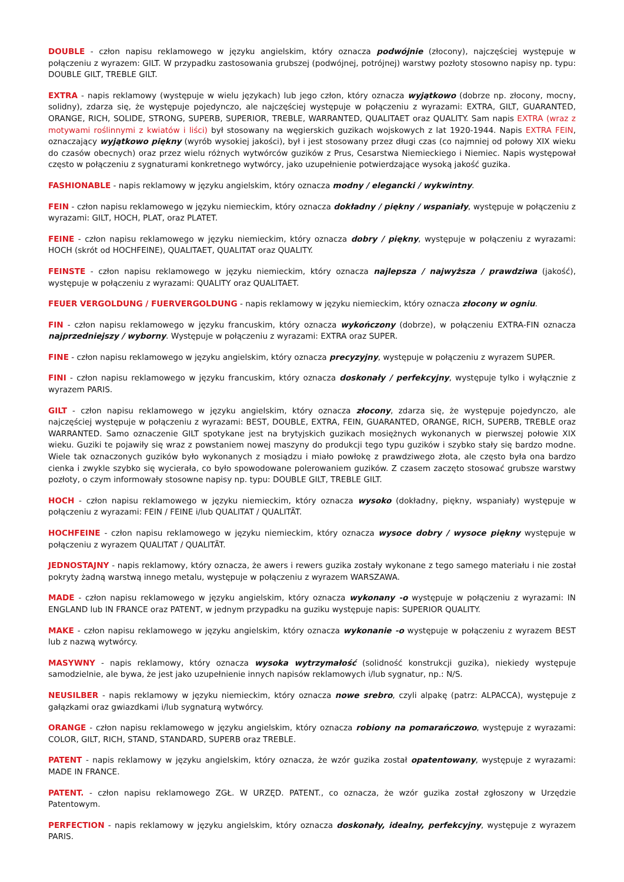DOUBLE - człon napisu reklamowego w języku angielskim, który oznacza podwójnie (złocony), najczęściej występuje w połączeniu z wyrazem: GILT. W przypadku zastosowania grubszej (podwójnej, potrójnej) warstwy pozłoty stosowno napisy np. typu: DOUBLE GILT, TREBLE GILT.
EXTRA - napis reklamowy (występuje w wielu językach) lub jego człon, który oznacza wyjątkowo (dobrze np. złocony, mocny, solidny), zdarza się, że występuje pojedynczo, ale najczęściej występuje w połączeniu z wyrazami: EXTRA, GILT, GUARANTED, ORANGE, RICH, SOLIDE, STRONG, SUPERB, SUPERIOR, TREBLE, WARRANTED, QUALITAET oraz QUALITY. Sam napis EXTRA (wraz z motywami roślinnymi z kwiatów i liści) był stosowany na węgierskich guzikach wojskowych z lat 1920-1944. Napis EXTRA FEIN, oznaczający wyjątkowo piękny (wyrób wysokiej jakości), był i jest stosowany przez długi czas (co najmniej od połowy XIX wieku do czasów obecnych) oraz przez wielu różnych wytwórców guzików z Prus, Cesarstwa Niemieckiego i Niemiec. Napis występował często w połączeniu z sygnaturami konkretnego wytwórcy, jako uzupełnienie potwierdzające wysoką jakość guzika.
FASHIONABLE - napis reklamowy w języku angielskim, który oznacza modny / elegancki / wykwintny.
FEIN - człon napisu reklamowego w języku niemieckim, który oznacza dokładny / piękny / wspaniały, występuje w połączeniu z wyrazami: GILT, HOCH, PLAT, oraz PLATET.
FEINE - człon napisu reklamowego w języku niemieckim, który oznacza dobry / piękny, występuje w połączeniu z wyrazami: HOCH (skrót od HOCHFEINE), QUALITAET, QUALITAT oraz QUALITY.
FEINSTE - człon napisu reklamowego w języku niemieckim, który oznacza najlepsza / najwyższa / prawdziwa (jakość), występuje w połączeniu z wyrazami: QUALITY oraz QUALITAET.
FEUER VERGOLDUNG / FUERVERGOLDUNG - napis reklamowy w języku niemieckim, który oznacza złocony w ogniu.
FIN - człon napisu reklamowego w języku francuskim, który oznacza wykończony (dobrze), w połączeniu EXTRA-FIN oznacza najprzedniejszy / wyborny. Występuje w połączeniu z wyrazami: EXTRA oraz SUPER.
FINE - człon napisu reklamowego w języku angielskim, który oznacza precyzyjny, występuje w połączeniu z wyrazem SUPER.
FINI - człon napisu reklamowego w języku francuskim, który oznacza doskonały / perfekcyjny, występuje tylko i wyłącznie z wyrazem PARIS.
GILT - człon napisu reklamowego w języku angielskim, który oznacza złocony, zdarza się, że występuje pojedynczo, ale najczęściej występuje w połączeniu z wyrazami: BEST, DOUBLE, EXTRA, FEIN, GUARANTED, ORANGE, RICH, SUPERB, TREBLE oraz WARRANTED. Samo oznaczenie GILT spotykane jest na brytyjskich guzikach mosiężnych wykonanych w pierwszej połowie XIX wieku. Guziki te pojawiły się wraz z powstaniem nowej maszyny do produkcji tego typu guzików i szybko stały się bardzo modne. Wiele tak oznaczonych guzików było wykonanych z mosiądzu i miało powłokę z prawdziwego złota, ale często była ona bardzo cienka i zwykle szybko się wycierała, co było spowodowane polerowaniem guzików. Z czasem zaczęto stosować grubsze warstwy pozłoty, o czym informowały stosowne napisy np. typu: DOUBLE GILT, TREBLE GILT.
HOCH - człon napisu reklamowego w języku niemieckim, który oznacza wysoko (dokładny, piękny, wspaniały) występuje w połączeniu z wyrazami: FEIN / FEINE i/lub QUALITAT / QUALITÄT.
HOCHFEINE - człon napisu reklamowego w języku niemieckim, który oznacza wysoce dobry / wysoce piękny występuje w połączeniu z wyrazem QUALITAT / QUALITÄT.
JEDNOSTAJNY - napis reklamowy, który oznacza, że awers i rewers guzika zostały wykonane z tego samego materiału i nie został pokryty żadną warstwą innego metalu, występuje w połączeniu z wyrazem WARSZAWA.
MADE - człon napisu reklamowego w języku angielskim, który oznacza wykonany -o występuje w połączeniu z wyrazami: IN ENGLAND lub IN FRANCE oraz PATENT, w jednym przypadku na guziku występuje napis: SUPERIOR QUALITY.
MAKE - człon napisu reklamowego w języku angielskim, który oznacza wykonanie -o występuje w połączeniu z wyrazem BEST lub z nazwą wytwórcy.
MASYWNY - napis reklamowy, który oznacza wysoka wytrzymałość (solidność konstrukcji guzika), niekiedy występuje samodzielnie, ale bywa, że jest jako uzupełnienie innych napisów reklamowych i/lub sygnatur, np.: N/S.
NEUSILBER - napis reklamowy w języku niemieckim, który oznacza nowe srebro, czyli alpakę (patrz: ALPACCA), występuje z gałązkami oraz gwiazdkami i/lub sygnaturą wytwórcy.
ORANGE - człon napisu reklamowego w języku angielskim, który oznacza robiony na pomarańczowo, występuje z wyrazami: COLOR, GILT, RICH, STAND, STANDARD, SUPERB oraz TREBLE.
PATENT - napis reklamowy w języku angielskim, który oznacza, że wzór guzika został opatentowany, występuje z wyrazami: MADE IN FRANCE.
PATENT. - człon napisu reklamowego ZGŁ. W URZĘD. PATENT., co oznacza, że wzór guzika został zgłoszony w Urzędzie Patentowym.
PERFECTION - napis reklamowy w języku angielskim, który oznacza doskonały, idealny, perfekcyjny, występuje z wyrazem PARIS.